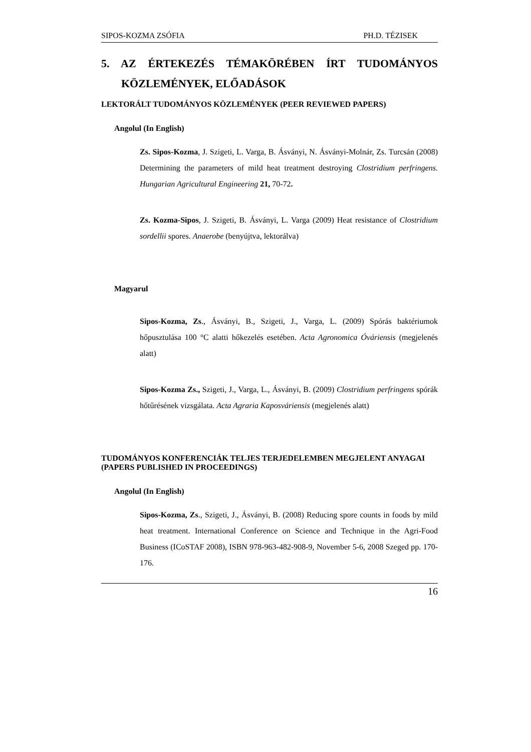SIPOS-KOZMA ZSÓFIA PH.D. TÉZISEK
5. AZ ÉRTEKEZÉS TÉMAKÖRÉBEN ÍRT TUDOMÁNYOS
KÖZLEMÉNYEK, ELŐADÁSOK
LEKTORÁLT TUDOMÁNYOS KÖZLEMÉNYEK (PEER REVIEWED PAPERS)
Angolul (In English)
Zs. Sipos-Kozma, J. Szigeti, L. Varga, B. Ásványi, N. Ásványi-Molnár, Zs. Turcsán (2008) Determining the parameters of mild heat treatment destroying Clostridium perfringens. Hungarian Agricultural Engineering 21, 70-72.
Zs. Kozma-Sipos, J. Szigeti, B. Ásványi, L. Varga (2009) Heat resistance of Clostridium sordellii spores. Anaerobe (benyújtva, lektorálva)
Magyarul
Sipos-Kozma, Zs., Ásványi, B., Szigeti, J., Varga, L. (2009) Spórás baktériumok hőpusztulása 100 °C alatti hőkezelés esetében. Acta Agronomica Óváriensis (megjelenés alatt)
Sipos-Kozma Zs., Szigeti, J., Varga, L., Ásványi, B. (2009) Clostridium perfringens spórák hőtűrésének vizsgálata. Acta Agraria Kaposváriensis (megjelenés alatt)
TUDOMÁNYOS KONFERENCIÁK TELJES TERJEDELEMBEN MEGJELENT ANYAGAI (PAPERS PUBLISHED IN PROCEEDINGS)
Angolul (In English)
Sipos-Kozma, Zs., Szigeti, J., Ásványi, B. (2008) Reducing spore counts in foods by mild heat treatment. International Conference on Science and Technique in the Agri-Food Business (ICoSTAF 2008), ISBN 978-963-482-908-9, November 5-6, 2008 Szeged pp. 170-176.
16